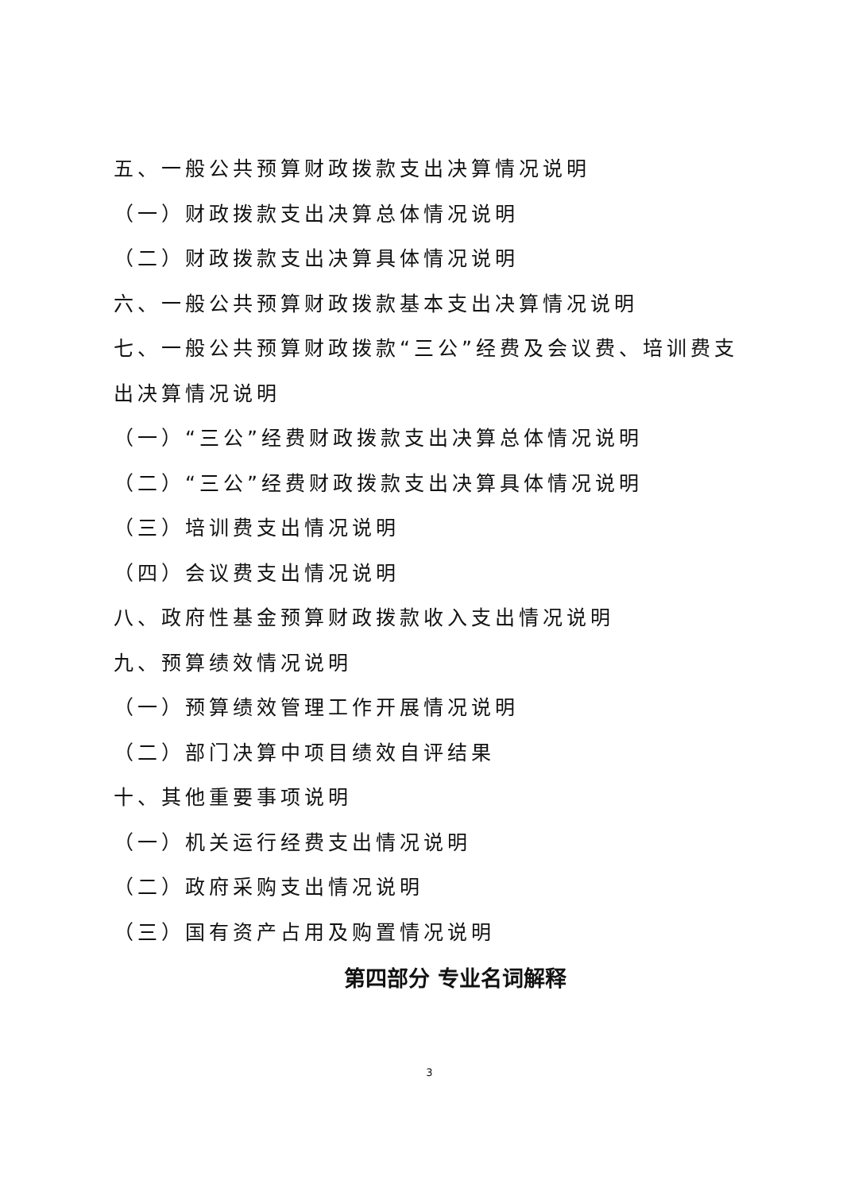五、一般公共预算财政拨款支出决算情况说明
（一）财政拨款支出决算总体情况说明
（二）财政拨款支出决算具体情况说明
六、一般公共预算财政拨款基本支出决算情况说明
七、一般公共预算财政拨款“三公”经费及会议费、培训费支出决算情况说明
（一）“三公”经费财政拨款支出决算总体情况说明
（二）“三公”经费财政拨款支出决算具体情况说明
（三）培训费支出情况说明
（四）会议费支出情况说明
八、政府性基金预算财政拨款收入支出情况说明
九、预算绩效情况说明
（一）预算绩效管理工作开展情况说明
（二）部门决算中项目绩效自评结果
十、其他重要事项说明
（一）机关运行经费支出情况说明
（二）政府采购支出情况说明
（三）国有资产占用及购置情况说明
第四部分 专业名词解释
3